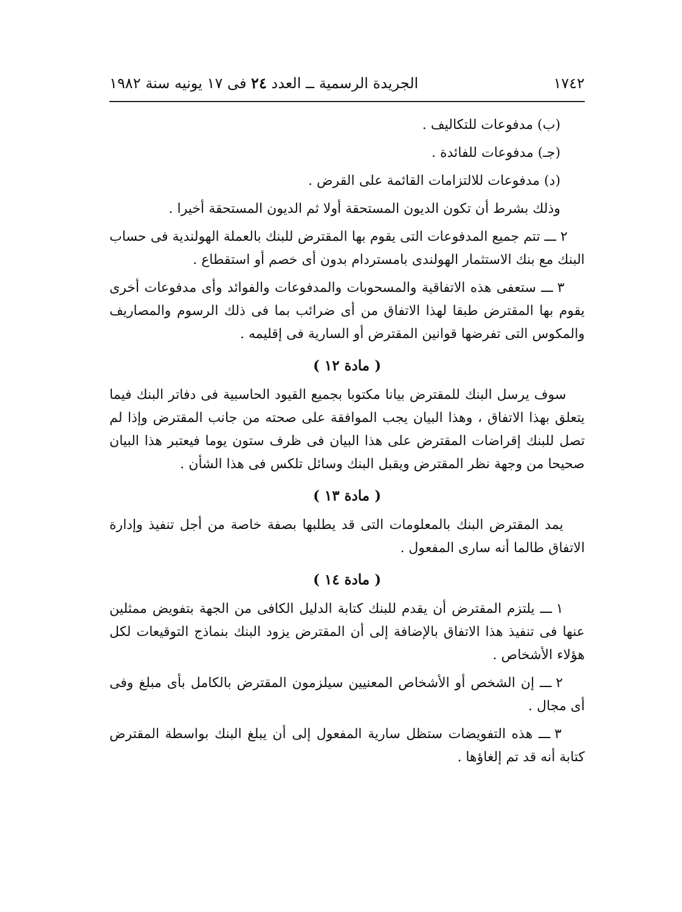١٧٤٢ الجريدة الرسمية ــ العدد ٢٤ فى ١٧ يونيه سنة ١٩٨٢
(ب) مدفوعات للتكاليف .
(جـ) مدفوعات للفائدة .
(د) مدفوعات للالتزامات القائمة على القرض .
وذلك بشرط أن تكون الديون المستحقة أولا ثم الديون المستحقة أخيرا .
٢ ـــ تتم جميع المدفوعات التى يقوم بها المقترض للبنك بالعملة الهولندية فى حساب البنك مع بنك الاستثمار الهولندى بامستردام بدون أى خصم أو استقطاع .
٣ ـــ ستعفى هذه الاتفاقية والمسحوبات والمدفوعات والفوائد وأى مدفوعات أخرى يقوم بها المقترض طبقا لهذا الاتفاق من أى ضرائب بما فى ذلك الرسوم والمصاريف والمكوس التى تفرضها قوانين المقترض أو السارية فى إقليمه .
( مادة ١٢ )
سوف يرسل البنك للمقترض بيانا مكتوبا بجميع القيود الحاسبية فى دفاتر البنك فيما يتعلق بهذا الاتفاق ، وهذا البيان يجب الموافقة على صحته من جانب المقترض وإذا لم تصل للبنك إقراضات المقترض على هذا البيان فى ظرف ستون يوما فيعتبر هذا البيان صحيحا من وجهة نظر المقترض ويقبل البنك وسائل تلكس فى هذا الشأن .
( مادة ١٣ )
يمد المقترض البنك بالمعلومات التى قد يطلبها بصفة خاصة من أجل تنفيذ وإدارة الاتفاق طالما أنه سارى المفعول .
( مادة ١٤ )
١ ـــ يلتزم المقترض أن يقدم للبنك كتابة الدليل الكافى من الجهة بتفويض ممثلين عنها فى تنفيذ هذا الاتفاق بالإضافة إلى أن المقترض يزود البنك بنماذج التوقيعات لكل هؤلاء الأشخاص .
٢ ـــ إن الشخص أو الأشخاص المعنيين سيلزمون المقترض بالكامل بأى مبلغ وفى أى مجال .
٣ ـــ هذه التفويضات ستظل سارية المفعول إلى أن يبلغ البنك بواسطة المقترض كتابة أنه قد تم إلغاؤها .